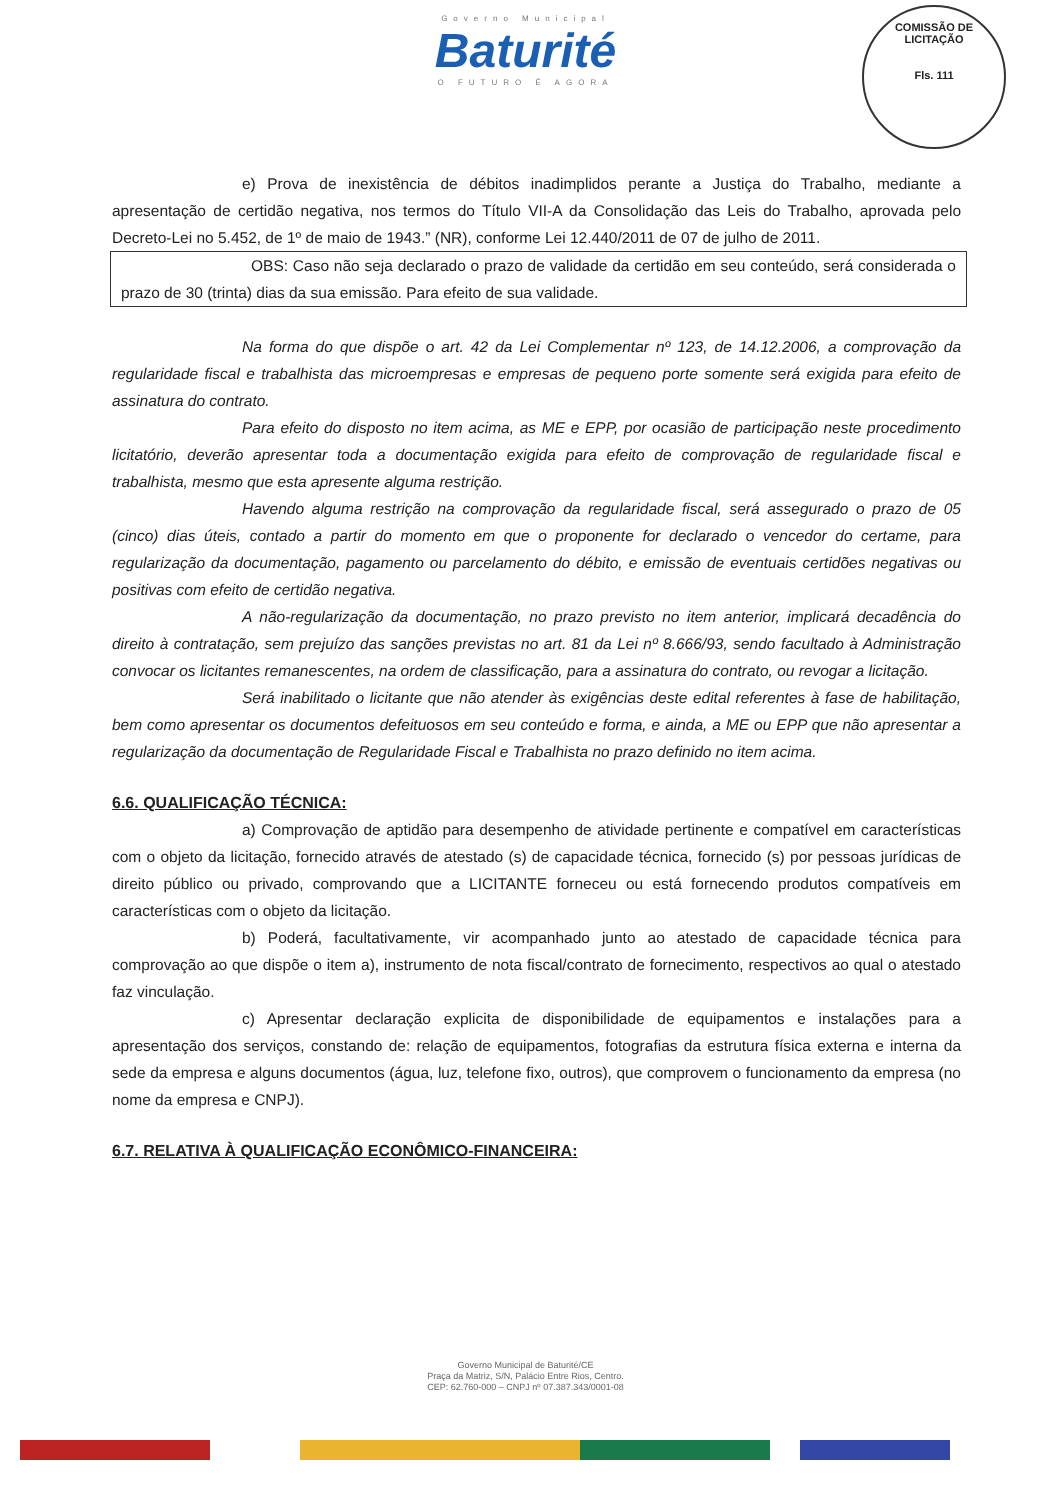Governo Municipal
Baturité
O FUTURO É AGORA
COMISSÃO DE LICITAÇÃO
Fls. 111
e) Prova de inexistência de débitos inadimplidos perante a Justiça do Trabalho, mediante a apresentação de certidão negativa, nos termos do Título VII-A da Consolidação das Leis do Trabalho, aprovada pelo Decreto-Lei no 5.452, de 1º de maio de 1943.” (NR), conforme Lei 12.440/2011 de 07 de julho de 2011.
OBS: Caso não seja declarado o prazo de validade da certidão em seu conteúdo, será considerada o prazo de 30 (trinta) dias da sua emissão. Para efeito de sua validade.
Na forma do que dispõe o art. 42 da Lei Complementar nº 123, de 14.12.2006, a comprovação da regularidade fiscal e trabalhista das microempresas e empresas de pequeno porte somente será exigida para efeito de assinatura do contrato.
Para efeito do disposto no item acima, as ME e EPP, por ocasião de participação neste procedimento licitatório, deverão apresentar toda a documentação exigida para efeito de comprovação de regularidade fiscal e trabalhista, mesmo que esta apresente alguma restrição.
Havendo alguma restrição na comprovação da regularidade fiscal, será assegurado o prazo de 05 (cinco) dias úteis, contado a partir do momento em que o proponente for declarado o vencedor do certame, para regularização da documentação, pagamento ou parcelamento do débito, e emissão de eventuais certidões negativas ou positivas com efeito de certidão negativa.
A não-regularização da documentação, no prazo previsto no item anterior, implicará decadência do direito à contratação, sem prejuízo das sanções previstas no art. 81 da Lei nº 8.666/93, sendo facultado à Administração convocar os licitantes remanescentes, na ordem de classificação, para a assinatura do contrato, ou revogar a licitação.
Será inabilitado o licitante que não atender às exigências deste edital referentes à fase de habilitação, bem como apresentar os documentos defeituosos em seu conteúdo e forma, e ainda, a ME ou EPP que não apresentar a regularização da documentação de Regularidade Fiscal e Trabalhista no prazo definido no item acima.
6.6. QUALIFICAÇÃO TÉCNICA:
a) Comprovação de aptidão para desempenho de atividade pertinente e compatível em características com o objeto da licitação, fornecido através de atestado (s) de capacidade técnica, fornecido (s) por pessoas jurídicas de direito público ou privado, comprovando que a LICITANTE forneceu ou está fornecendo produtos compatíveis em características com o objeto da licitação.
b) Poderá, facultativamente, vir acompanhado junto ao atestado de capacidade técnica para comprovação ao que dispõe o item a), instrumento de nota fiscal/contrato de fornecimento, respectivos ao qual o atestado faz vinculação.
c) Apresentar declaração explicita de disponibilidade de equipamentos e instalações para a apresentação dos serviços, constando de: relação de equipamentos, fotografias da estrutura física externa e interna da sede da empresa e alguns documentos (água, luz, telefone fixo, outros), que comprovem o funcionamento da empresa (no nome da empresa e CNPJ).
6.7. RELATIVA À QUALIFICAÇÃO ECONÔMICO-FINANCEIRA:
Governo Municipal de Baturité/CE
Praça da Matriz, S/N, Palácio Entre Rios, Centro.
CEP: 62.760-000 – CNPJ nº 07.387.343/0001-08